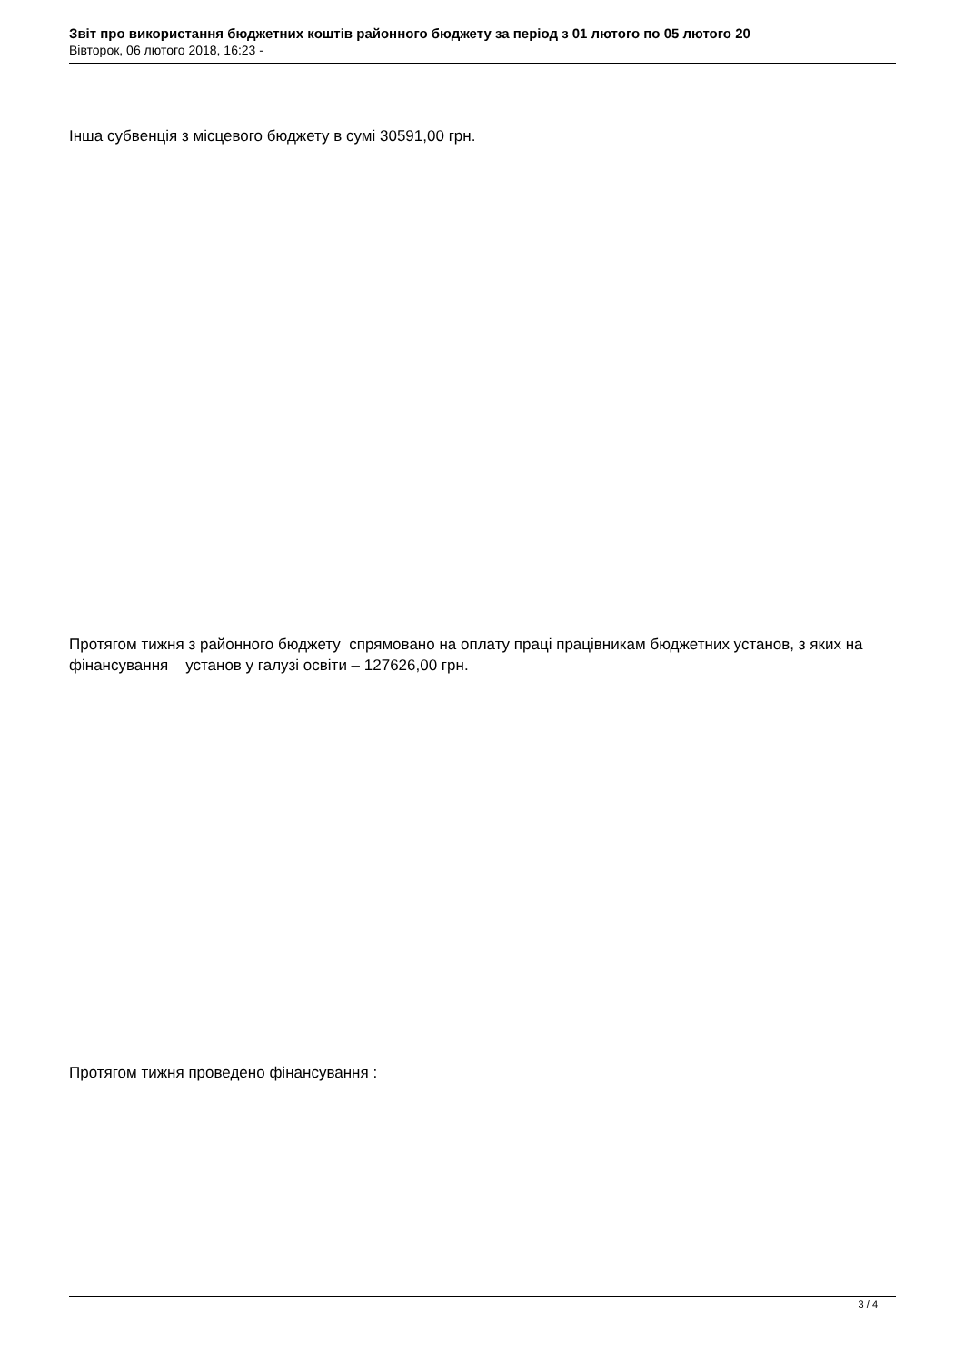Звіт про використання бюджетних коштів районного бюджету за період з 01 лютого по 05 лютого 20
Вівторок, 06 лютого 2018, 16:23 -
Інша субвенція з місцевого бюджету в сумі 30591,00 грн.
Протягом тижня з районного бюджету спрямовано на оплату праці працівникам бюджетних установ, з яких на фінансування установ у галузі освіти – 127626,00 грн.
Протягом тижня проведено фінансування :
3 / 4